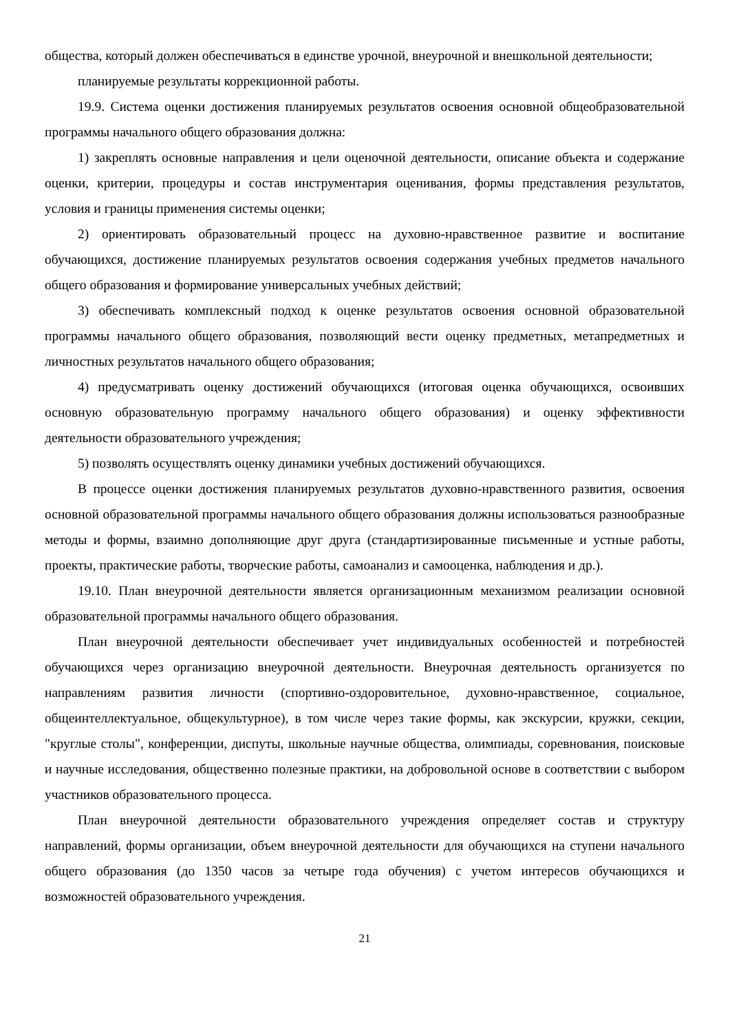общества, который должен обеспечиваться в единстве урочной, внеурочной и внешкольной деятельности;
планируемые результаты коррекционной работы.
19.9. Система оценки достижения планируемых результатов освоения основной общеобразовательной программы начального общего образования должна:
1) закреплять основные направления и цели оценочной деятельности, описание объекта и содержание оценки, критерии, процедуры и состав инструментария оценивания, формы представления результатов, условия и границы применения системы оценки;
2) ориентировать образовательный процесс на духовно-нравственное развитие и воспитание обучающихся, достижение планируемых результатов освоения содержания учебных предметов начального общего образования и формирование универсальных учебных действий;
3) обеспечивать комплексный подход к оценке результатов освоения основной образовательной программы начального общего образования, позволяющий вести оценку предметных, метапредметных и личностных результатов начального общего образования;
4) предусматривать оценку достижений обучающихся (итоговая оценка обучающихся, освоивших основную образовательную программу начального общего образования) и оценку эффективности деятельности образовательного учреждения;
5) позволять осуществлять оценку динамики учебных достижений обучающихся.
В процессе оценки достижения планируемых результатов духовно-нравственного развития, освоения основной образовательной программы начального общего образования должны использоваться разнообразные методы и формы, взаимно дополняющие друг друга (стандартизированные письменные и устные работы, проекты, практические работы, творческие работы, самоанализ и самооценка, наблюдения и др.).
19.10. План внеурочной деятельности является организационным механизмом реализации основной образовательной программы начального общего образования.
План внеурочной деятельности обеспечивает учет индивидуальных особенностей и потребностей обучающихся через организацию внеурочной деятельности. Внеурочная деятельность организуется по направлениям развития личности (спортивно-оздоровительное, духовно-нравственное, социальное, общеинтеллектуальное, общекультурное), в том числе через такие формы, как экскурсии, кружки, секции, "круглые столы", конференции, диспуты, школьные научные общества, олимпиады, соревнования, поисковые и научные исследования, общественно полезные практики, на добровольной основе в соответствии с выбором участников образовательного процесса.
План внеурочной деятельности образовательного учреждения определяет состав и структуру направлений, формы организации, объем внеурочной деятельности для обучающихся на ступени начального общего образования (до 1350 часов за четыре года обучения) с учетом интересов обучающихся и возможностей образовательного учреждения.
21